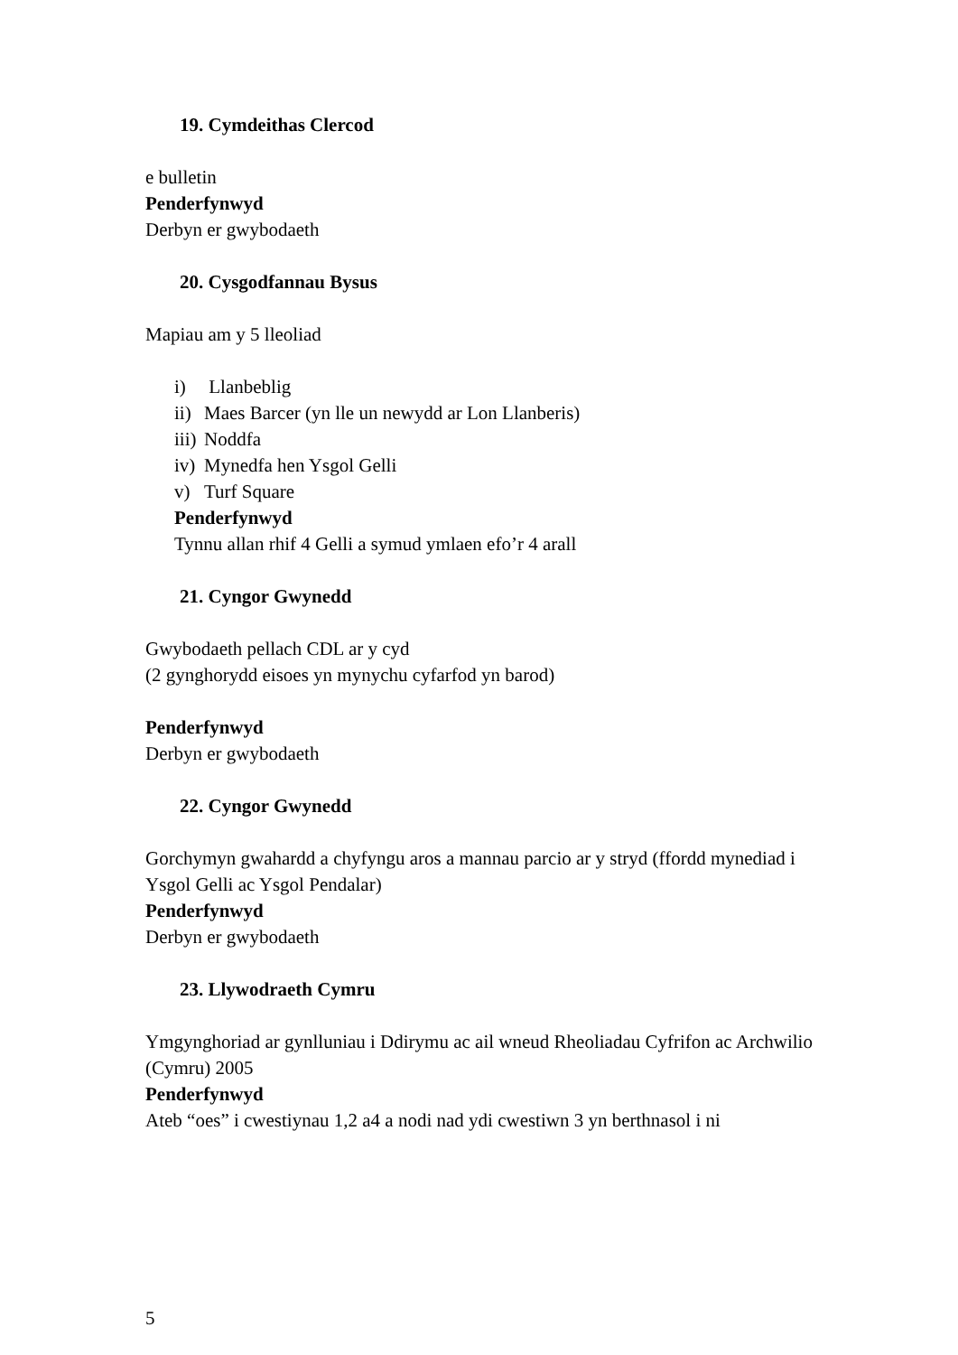19. Cymdeithas Clercod
e bulletin
Penderfynwyd
Derbyn er gwybodaeth
20. Cysgodfannau Bysus
Mapiau am y 5 lleoliad
i) Llanbeblig
ii) Maes Barcer (yn lle un newydd ar Lon Llanberis)
iii) Noddfa
iv) Mynedfa hen Ysgol Gelli
v) Turf Square
Penderfynwyd
Tynnu allan rhif 4 Gelli a symud ymlaen efo’r 4 arall
21. Cyngor Gwynedd
Gwybodaeth pellach CDL ar y cyd
(2 gynghorydd eisoes yn mynychu cyfarfod yn barod)
Penderfynwyd
Derbyn er gwybodaeth
22. Cyngor Gwynedd
Gorchymyn gwahardd a chyfyngu aros a mannau parcio ar y stryd (ffordd mynediad i Ysgol Gelli ac Ysgol Pendalar)
Penderfynwyd
Derbyn er gwybodaeth
23. Llywodraeth Cymru
Ymgynghoriad ar gynlluniau i Ddirymu ac ail wneud Rheoliadau Cyfrifon ac Archwilio (Cymru) 2005
Penderfynwyd
Ateb “oes” i cwestiynau 1,2 a4 a nodi nad ydi cwestiwn 3 yn berthnasol i ni
5